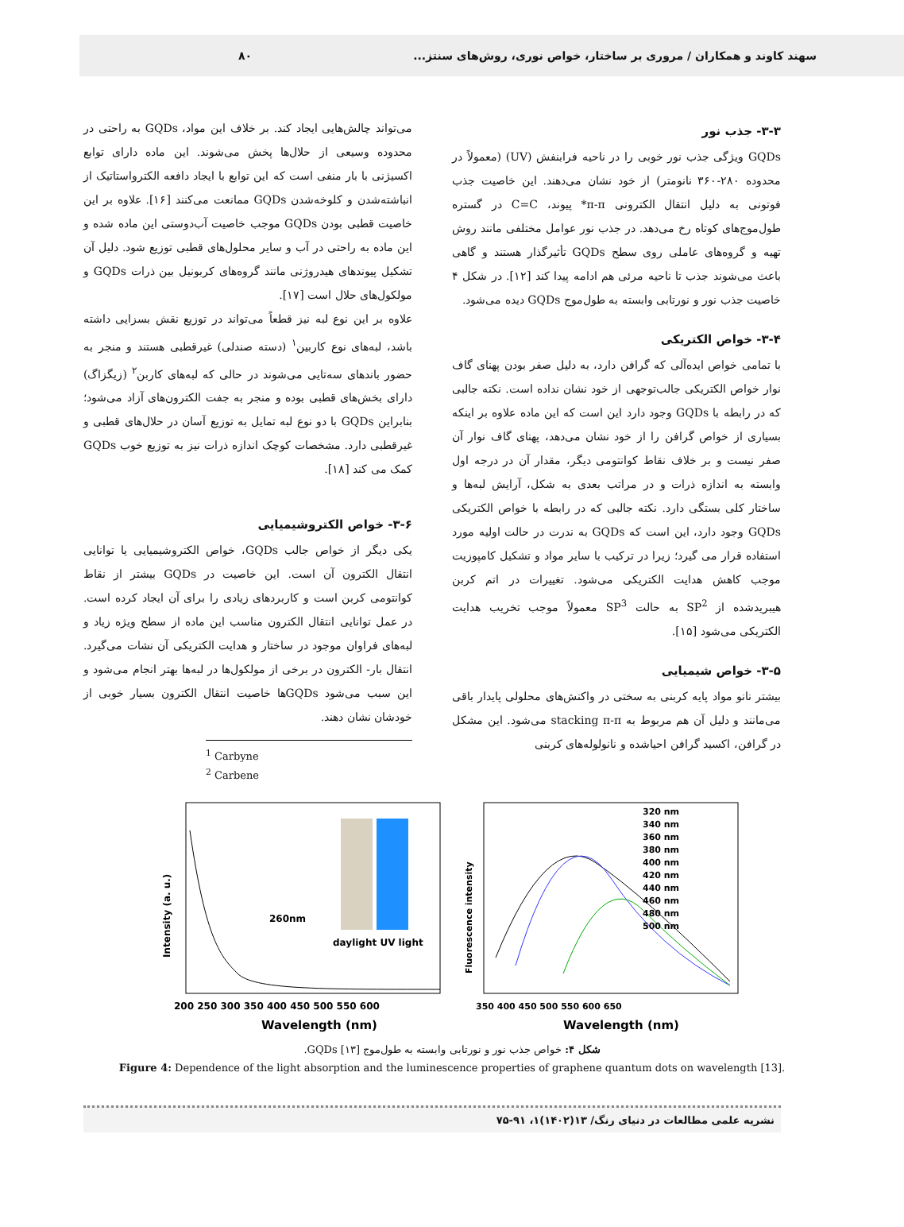سهند کاوند و همکاران / مروری بر ساختار، خواص نوری، روش‌های سنتز... ۸۰
۳-۳- جذب نور
GQDs ویژگی جذب نور خوبی را در ناحیه فرابنفش (UV) (معمولاً در محدوده ۲۸۰-۳۶۰ نانومتر) از خود نشان می‌دهند. این خاصیت جذب فوتونی به دلیل انتقال الکترونی π-π* پیوند، C=C در گستره طول‌موج‌های کوتاه رخ می‌دهد. در جذب نور عوامل مختلفی مانند روش تهیه و گروه‌های عاملی روی سطح GQDs تأثیرگذار هستند و گاهی باعث می‌شوند جذب تا ناحیه مرئی هم ادامه پیدا کند [۱۲]. در شکل ۴ خاصیت جذب نور و نورتابی وابسته به طول‌موج GQDs دیده می‌شود.
۳-۴- خواص الکتریکی
با تمامی خواص ایده‌آلی که گرافن دارد، به دلیل صفر بودن پهنای گاف نوار خواص الکتریکی جالب‌توجهی از خود نشان نداده است. نکته جالبی که در رابطه با GQDs وجود دارد این است که این ماده علاوه بر اینکه بسیاری از خواص گرافن را از خود نشان می‌دهد، پهنای گاف نوار آن صفر نیست و بر خلاف نقاط کوانتومی دیگر، مقدار آن در درجه اول وابسته به اندازه ذرات و در مراتب بعدی به شکل، آرایش لبه‌ها و ساختار کلی بستگی دارد. نکته جالبی که در رابطه با خواص الکتریکی GQDs وجود دارد، این است که GQDs به ندرت در حالت اولیه مورد استفاده قرار می گیرد؛ زیرا در ترکیب با سایر مواد و تشکیل کامپوزیت موجب کاهش هدایت الکتریکی می‌شود. تغییرات در اتم کربن هیبریدشده از SP<sup>2</sup> به حالت SP<sup>3</sup> معمولاً موجب تخریب هدایت الکتریکی می‌شود [۱۵].
۳-۵- خواص شیمیایی
بیشتر نانو مواد پایه کربنی به سختی در واکنش‌های محلولی پایدار باقی می‌مانند و دلیل آن هم مربوط به stacking π-π می‌شود. این مشکل در گرافن، اکسید گرافن احیاشده و نانولوله‌های کربنی
می‌تواند چالش‌هایی ایجاد کند. بر خلاف این مواد، GQDs به راحتی در محدوده وسیعی از حلال‌ها پخش می‌شوند. این ماده دارای توابع اکسیژنی با بار منفی است که این توابع با ایجاد دافعه الکترواستاتیک از انباشته‌شدن و کلوخه‌شدن GQDs ممانعت می‌کنند [۱۶]. علاوه بر این خاصیت قطبی بودن GQDs موجب خاصیت آب‌دوستی این ماده شده و این ماده به راحتی در آب و سایر محلول‌های قطبی توزیع شود. دلیل آن تشکیل پیوندهای هیدروژنی مانند گروه‌های کربونیل بین ذرات GQDs و مولکول‌های حلال است [۱۷].
علاوه بر این نوع لبه نیز قطعاً می‌تواند در توزیع نقش بسزایی داشته باشد، لبه‌های نوع کاربین<sup>۱</sup> (دسته صندلی) غیرقطبی هستند و منجر به حضور باندهای سه‌تایی می‌شوند در حالی که لبه‌های کاربن<sup>۲</sup> (زیگزاگ) دارای بخش‌های قطبی بوده و منجر به جفت الکترون‌های آزاد می‌شود؛ بنابراین GQDs با دو نوع لبه تمایل به توزیع آسان در حلال‌های قطبی و غیرقطبی دارد. مشخصات کوچک اندازه ذرات نیز به توزیع خوب GQDs کمک می کند [۱۸].
۳-۶- خواص الکتروشیمیایی
یکی دیگر از خواص جالب GQDs، خواص الکتروشیمیایی یا توانایی انتقال الکترون آن است. این خاصیت در GQDs بیشتر از نقاط کوانتومی کربن است و کاربردهای زیادی را برای آن ایجاد کرده است. در عمل توانایی انتقال الکترون مناسب این ماده از سطح ویژه زیاد و لبه‌های فراوان موجود در ساختار و هدایت الکتریکی آن نشات می‌گیرد. انتقال بار- الکترون در برخی از مولکول‌ها در لبه‌ها بهتر انجام می‌شود و این سبب می‌شود GQDsها خاصیت انتقال الکترون بسیار خوبی از خودشان نشان دهند.
<sup>1</sup> Carbyne
<sup>2</sup> Carbene
260nm
daylight UV light
200 250 300 350 400 450 500 550 600
Wavelength (nm)
Intensity (a. u.)
320 nm
340 nm
360 nm
380 nm
400 nm
420 nm
440 nm
460 nm
480 nm
500 nm
350 400 450 500 550 600 650
Wavelength (nm)
Fluorescence intensity
شکل ۴: خواص جذب نور و نورتابی وابسته به طول‌موج GQDs [۱۳].
Figure 4: Dependence of the light absorption and the luminescence properties of graphene quantum dots on wavelength [13].
نشریه علمی مطالعات در دنیای رنگ/ ۱۳(۱۴۰۲)۱، ۹۱-۷۵